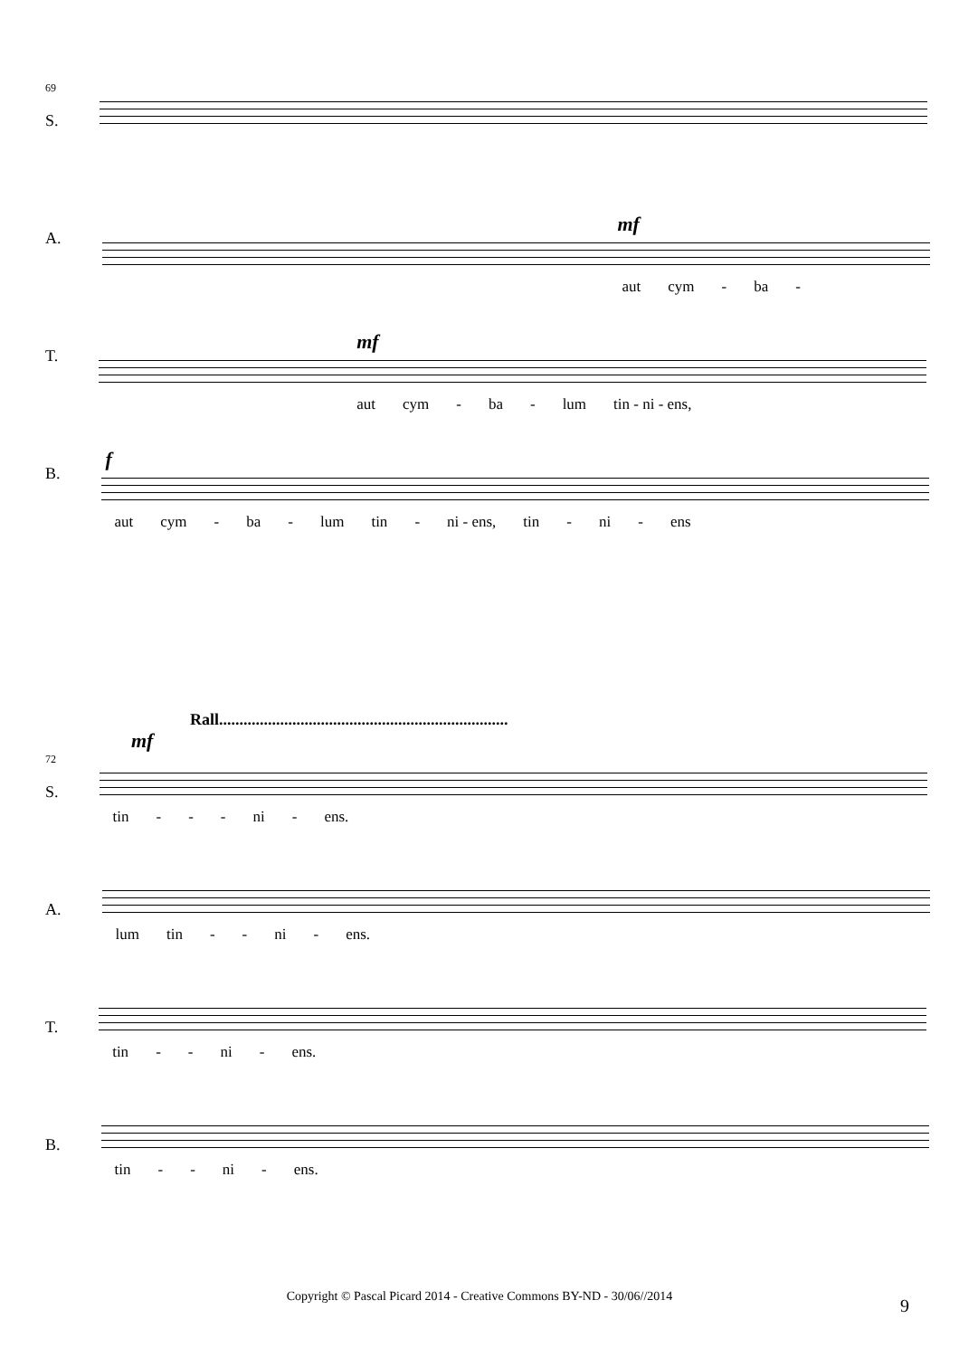69
S.
A.
mf
aut cym - ba -
T.
mf
aut cym - ba - lum tin - ni - ens,
B.
f
aut cym - ba - lum tin - ni - ens, tin - ni - ens
Rall.......................................................................
mf
72
S.
tin - - - ni - ens.
A.
lum tin - - ni - ens.
T.
tin - - ni - ens.
B.
tin - - ni - ens.
Copyright © Pascal Picard 2014 - Creative Commons BY-ND - 30/06//2014 9